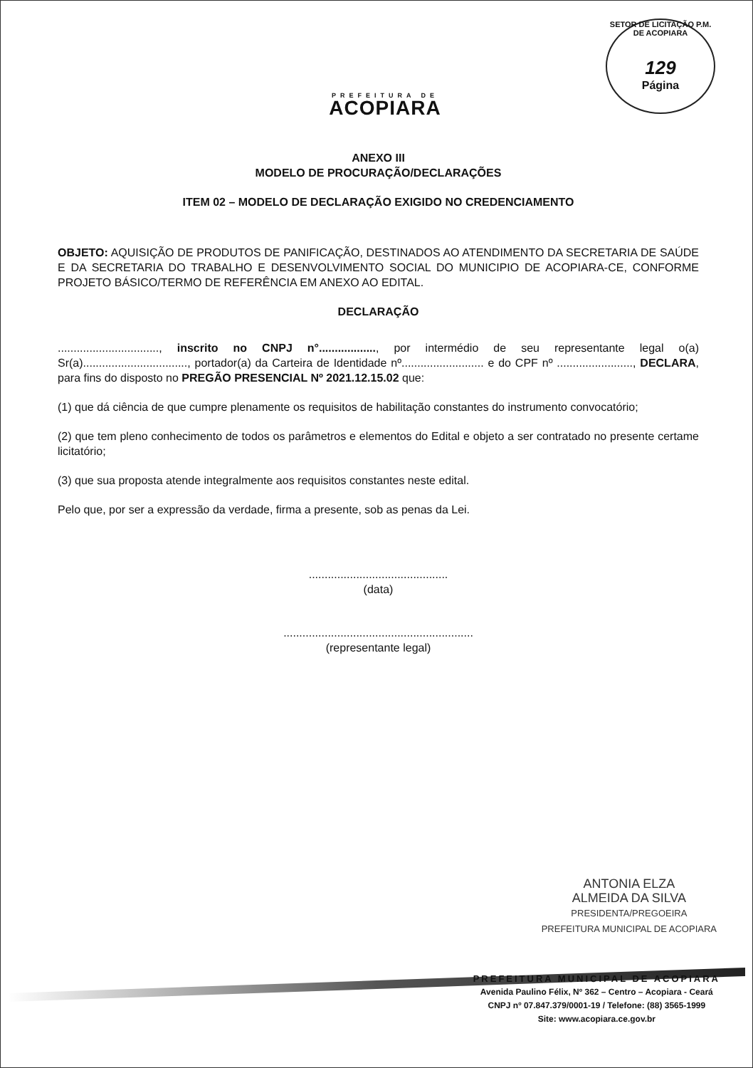PREFEITURA DE
ACOPIARA
SETOR DE LICITAÇÃO P.M. DE ACOPIARA
129
Página
ANEXO III
MODELO DE PROCURAÇÃO/DECLARAÇÕES
ITEM 02 – MODELO DE DECLARAÇÃO EXIGIDO NO CREDENCIAMENTO
OBJETO: AQUISIÇÃO DE PRODUTOS DE PANIFICAÇÃO, DESTINADOS AO ATENDIMENTO DA SECRETARIA DE SAÚDE E DA SECRETARIA DO TRABALHO E DESENVOLVIMENTO SOCIAL DO MUNICIPIO DE ACOPIARA-CE, CONFORME PROJETO BÁSICO/TERMO DE REFERÊNCIA EM ANEXO AO EDITAL.
DECLARAÇÃO
................................, inscrito no CNPJ n°.................., por intermédio de seu representante legal o(a) Sr(a)................................., portador(a) da Carteira de Identidade nº.......................... e do CPF nº ........................, DECLARA, para fins do disposto no PREGÃO PRESENCIAL Nº 2021.12.15.02 que:
(1) que dá ciência de que cumpre plenamente os requisitos de habilitação constantes do instrumento convocatório;
(2) que tem pleno conhecimento de todos os parâmetros e elementos do Edital e objeto a ser contratado no presente certame licitatório;
(3) que sua proposta atende integralmente aos requisitos constantes neste edital.
Pelo que, por ser a expressão da verdade, firma a presente, sob as penas da Lei.
............................................
(data)
............................................................
(representante legal)
ANTONIA ELZA
ALMEIDA DA SILVA
PRESIDENTA/PREGOEIRA
PREFEITURA MUNICIPAL DE ACOPIARA
PREFEITURA MUNICIPAL DE ACOPIARA
Avenida Paulino Félix, Nº 362 – Centro – Acopiara - Ceará
CNPJ nº 07.847.379/0001-19 / Telefone: (88) 3565-1999
Site: www.acopiara.ce.gov.br